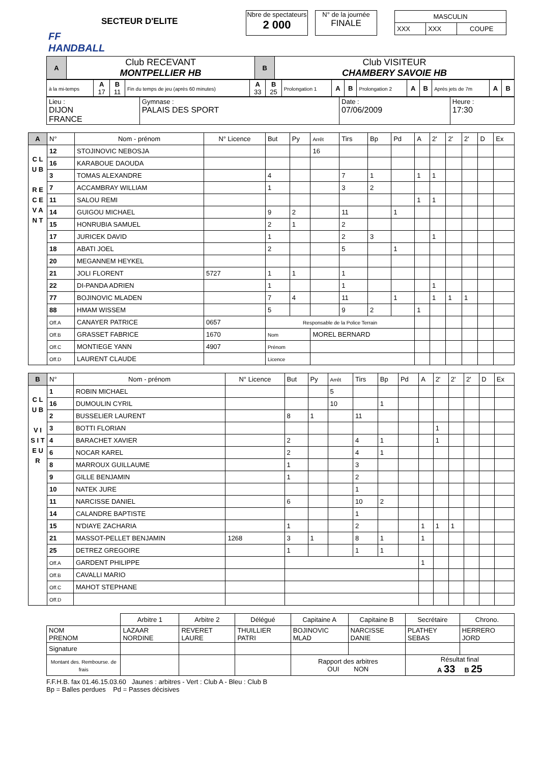FF HANDBALL
SECTEUR D'ELITE
Nbre de spectateurs
2 000
N° de la journée
FINALE
| MASCULIN | | |
| XXX | XXX | COUPE |
| A | Club RECEVANT MONTPELLIER HB | B | Club VISITEUR CHAMBERY SAVOIE HB |
| à la mi-temps | A 17 | B 11 | Fin du temps de jeu (après 60 minutes) | A 33 | B 25 | Prolongation 1 | A | B | Prolongation 2 | A | B | Après jets de 7m | A | B |
| Lieu : DIJON FRANCE | Gymnase : PALAIS DES SPORT | Date : 07/06/2009 | Heure : 17:30 |
| A | N° | Nom - prénom | N° Licence | But | Py | Arrêt | Tirs | Bp | Pd | A | 2' | 2' | 2' | D | Ex |
| C L U B R E C E V A N T | 12 | STOJINOVIC NEBOSJA | | | | 16 | | | | | | | | | |
| | 16 | KARABOUE DAOUDA | | | | | | | | | | | | | |
| | 3 | TOMAS ALEXANDRE | | 4 | | | 7 | 1 | | 1 | 1 | | | | |
| | 7 | ACCAMBRAY WILLIAM | | 1 | | | 3 | 2 | | | | | | | |
| | 11 | SALOU REMI | | | | | | | | 1 | 1 | | | | |
| | 14 | GUIGOU MICHAEL | | 9 | 2 | | 11 | | 1 | | | | | | |
| | 15 | HONRUBIA SAMUEL | | 2 | 1 | | 2 | | | | | | | | |
| | 17 | JURICEK DAVID | | 1 | | | 2 | 3 | | | 1 | | | | |
| | 18 | ABATI JOEL | | 2 | | | 5 | | 1 | | | | | | |
| | 20 | MEGANNEM HEYKEL | | | | | | | | | | | | | |
| | 21 | JOLI FLORENT | 5727 | 1 | 1 | | 1 | | | | | | | | |
| | 22 | DI-PANDA ADRIEN | | 1 | | | 1 | | | | 1 | | | | |
| | 77 | BOJINOVIC MLADEN | | 7 | 4 | | 11 | | 1 | | 1 | 1 | 1 | | |
| | 88 | HMAM WISSEM | | 5 | | | 9 | 2 | | 1 | | | | | |
| | Off.A | CANAYER PATRICE | 0657 | Responsable de la Police Terrain | | | | | | | | | | | |
| | Off.B | GRASSET FABRICE | 1670 | Nom | | MOREL BERNARD | | | | | | | | | |
| | Off.C | MONTIEGE YANN | 4907 | Prénom | | | | | | | | | | | |
| | Off.D | LAURENT CLAUDE | | Licence | | | | | | | | | | | |
| B | N° | Nom - prénom | N° Licence | But | Py | Arrêt | Tirs | Bp | Pd | A | 2' | 2' | 2' | D | Ex |
| C L U B V I S I T E U R | 1 | ROBIN MICHAEL | | | | 5 | | | | | | | | | |
| | 16 | DUMOULIN CYRIL | | | | 10 | | 1 | | | | | | | |
| | 2 | BUSSELIER LAURENT | | 8 | 1 | | 11 | | | | | | | | |
| | 3 | BOTTI FLORIAN | | | | | | | | | 1 | | | | |
| | 4 | BARACHET XAVIER | | 2 | | | 4 | 1 | | | 1 | | | | |
| | 6 | NOCAR KAREL | | 2 | | | 4 | 1 | | | | | | | |
| | 8 | MARROUX GUILLAUME | | 1 | | | 3 | | | | | | | | |
| | 9 | GILLE BENJAMIN | | 1 | | | 2 | | | | | | | | |
| | 10 | NATEK JURE | | | | | 1 | | | | | | | | |
| | 11 | NARCISSE DANIEL | | 6 | | | 10 | 2 | | | | | | | |
| | 14 | CALANDRE BAPTISTE | | | | | 1 | | | | | | | | |
| | 15 | N'DIAYE ZACHARIA | | 1 | | | 2 | | | 1 | 1 | 1 | | | |
| | 21 | MASSOT-PELLET BENJAMIN | 1268 | 3 | 1 | | 8 | 1 | | 1 | | | | | |
| | 25 | DETREZ GREGOIRE | | 1 | | | 1 | 1 | | | | | | | |
| | Off.A | GARDENT PHILIPPE | | | | | | | | 1 | | | | | |
| | Off.B | CAVALLI MARIO | | | | | | | | | | | | | |
| | Off.C | MAHOT STEPHANE | | | | | | | | | | | | | |
| | Off.D | | | | | | | | | | | | | | |
| | Arbitre 1 | Arbitre 2 | Délégué | Capitaine A | Capitaine B | Secrétaire | Chrono. |
| NOM PRENOM | LAZAAR NORDINE | REVERET LAURE | THUILLIER PATRI | BOJINOVIC MLAD | NARCISSE DANIE | PLATHEY SEBAS | HERRERO JORD |
| Signature | | | | | | | |
| Montant des. Rembourse. de frais | | | | Rapport des arbitres OUI NON | | Résultat final A 33 B 25 | |
F.F.H.B. fax 01.46.15.03.60 Jaunes : arbitres - Vert : Club A - Bleu : Club B
Bp = Balles perdues Pd = Passes décisives